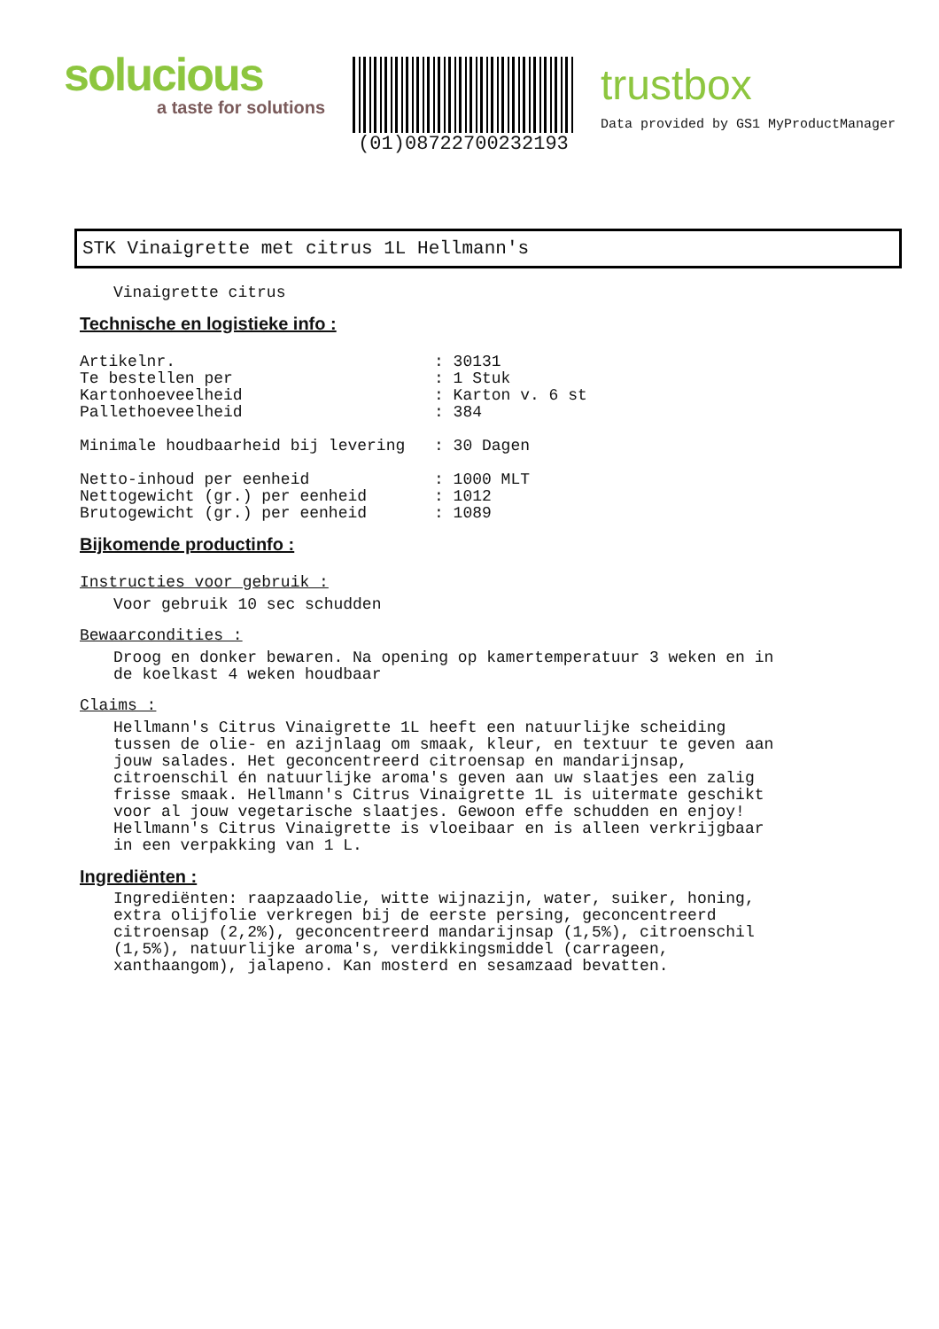solucious
a taste for solutions
(01)08722700232193
trustbox
Data provided by GS1 MyProductManager
STK Vinaigrette met citrus 1L Hellmann's
Vinaigrette citrus
Technische en logistieke info :
Artikelnr.: 30131
Te bestellen per: 1 Stuk
Kartonhoeveelheid: Karton v. 6 st
Pallethoeveelheid: 384
Minimale houdbaarheid bij levering: 30 Dagen
Netto-inhoud per eenheid: 1000 MLT
Nettogewicht (gr.) per eenheid: 1012
Brutogewicht (gr.) per eenheid: 1089
Bijkomende productinfo :
Instructies voor gebruik :
Voor gebruik 10 sec schudden
Bewaarcondities :
Droog en donker bewaren. Na opening op kamertemperatuur 3 weken en in
de koelkast 4 weken houdbaar
Claims :
Hellmann's Citrus Vinaigrette 1L heeft een natuurlijke scheiding
tussen de olie- en azijnlaag om smaak, kleur, en textuur te geven aan
jouw salades. Het geconcentreerd citroensap en mandarijnsap,
citroenschil én natuurlijke aroma's geven aan uw slaatjes een zalig
frisse smaak. Hellmann's Citrus Vinaigrette 1L is uitermate geschikt
voor al jouw vegetarische slaatjes. Gewoon effe schudden en enjoy!
Hellmann's Citrus Vinaigrette is vloeibaar en is alleen verkrijgbaar
in een verpakking van 1 L.
Ingrediënten :
Ingrediënten: raapzaadolie, witte wijnazijn, water, suiker, honing,
extra olijfolie verkregen bij de eerste persing, geconcentreerd
citroensap (2,2%), geconcentreerd mandarijnsap (1,5%), citroenschil
(1,5%), natuurlijke aroma's, verdikkingsmiddel (carrageen,
xanthaangom), jalapeno. Kan mosterd en sesamzaad bevatten.